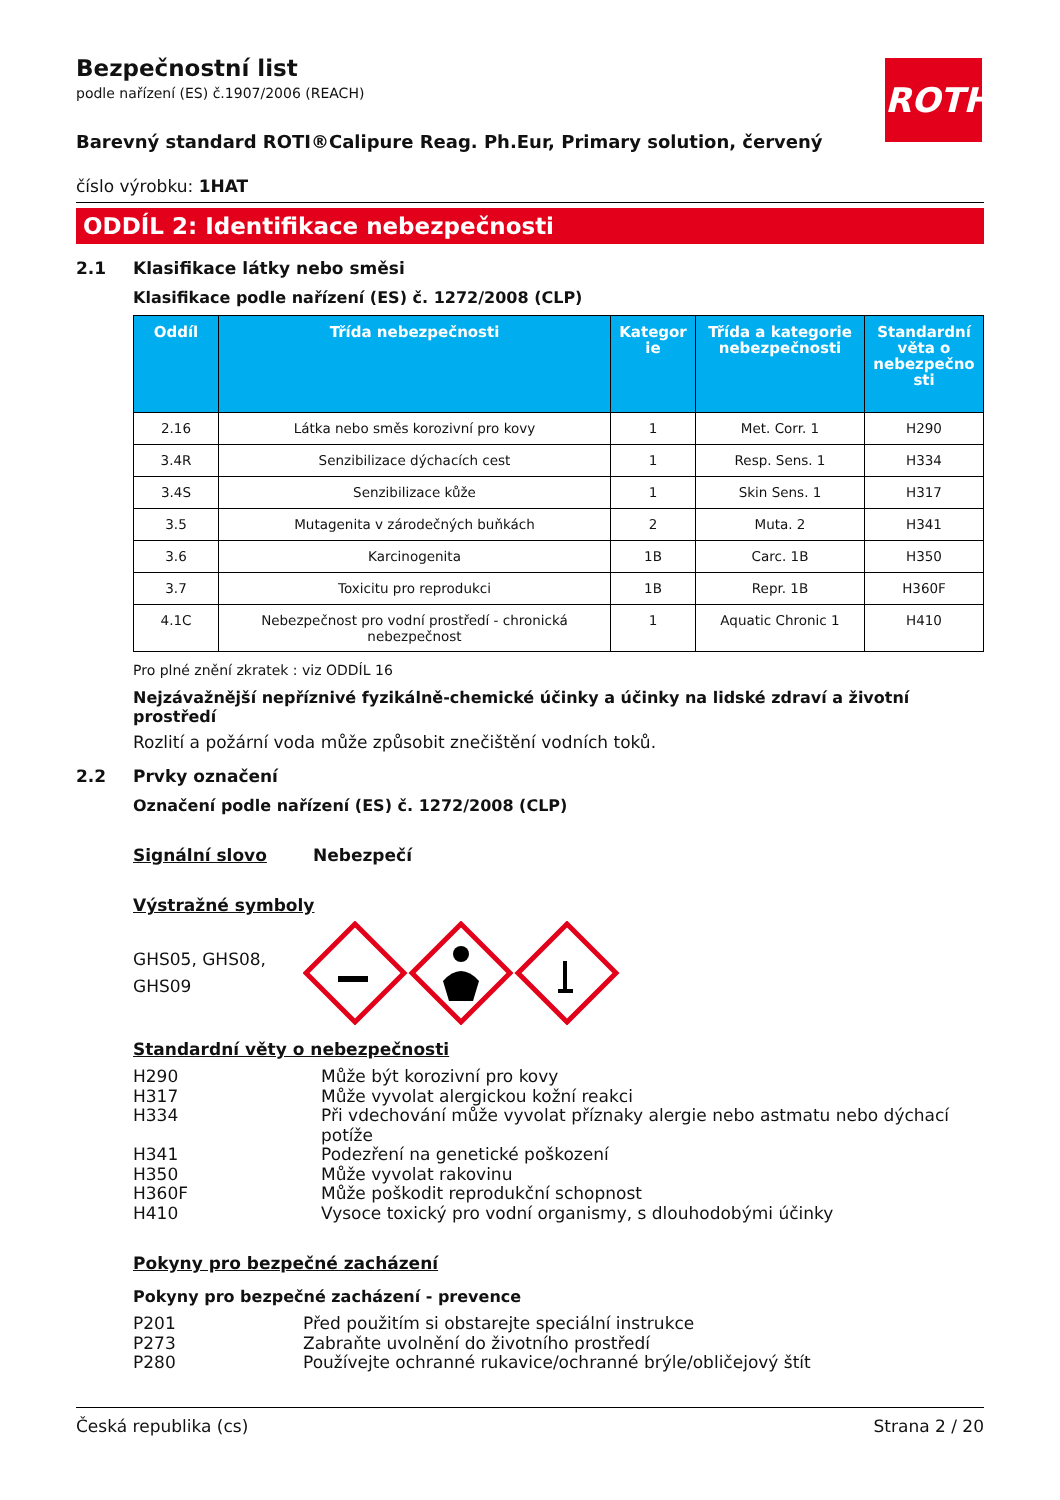ROTH
Bezpečnostní list
podle nařízení (ES) č.1907/2006 (REACH)
Barevný standard ROTI®Calipure Reag. Ph.Eur, Primary solution, červený
číslo výrobku: 1HAT
ODDÍL 2: Identifikace nebezpečnosti
2.1 Klasifikace látky nebo směsi
Klasifikace podle nařízení (ES) č. 1272/2008 (CLP)
| Oddíl | Třída nebezpečnosti | Kategor ie | Třída a kategorie nebezpečnosti | Standardní věta o nebezpečno sti |
| --- | --- | --- | --- | --- |
| 2.16 | Látka nebo směs korozivní pro kovy | 1 | Met. Corr. 1 | H290 |
| 3.4R | Senzibilizace dýchacích cest | 1 | Resp. Sens. 1 | H334 |
| 3.4S | Senzibilizace kůže | 1 | Skin Sens. 1 | H317 |
| 3.5 | Mutagenita v zárodečných buňkách | 2 | Muta. 2 | H341 |
| 3.6 | Karcinogenita | 1B | Carc. 1B | H350 |
| 3.7 | Toxicitu pro reprodukci | 1B | Repr. 1B | H360F |
| 4.1C | Nebezpečnost pro vodní prostředí - chronická nebezpečnost | 1 | Aquatic Chronic 1 | H410 |
Pro plné znění zkratek : viz ODDÍL 16
Nejzávažnější nepříznivé fyzikálně-chemické účinky a účinky na lidské zdraví a životní prostředí
Rozlití a požární voda může způsobit znečištění vodních toků.
2.2 Prvky označení
Označení podle nařízení (ES) č. 1272/2008 (CLP)
Signální slovo Nebezpečí
Výstražné symboly
GHS05, GHS08, GHS09
Standardní věty o nebezpečnosti
H290 Může být korozivní pro kovy
H317 Může vyvolat alergickou kožní reakci
H334 Při vdechování může vyvolat příznaky alergie nebo astmatu nebo dýchací potíže
H341 Podezření na genetické poškození
H350 Může vyvolat rakovinu
H360F Může poškodit reprodukční schopnost
H410 Vysoce toxický pro vodní organismy, s dlouhodobými účinky
Pokyny pro bezpečné zacházení
Pokyny pro bezpečné zacházení - prevence
P201 Před použitím si obstarejte speciální instrukce
P273 Zabraňte uvolnění do životního prostředí
P280 Používejte ochranné rukavice/ochranné brýle/obličejový štít
Česká republika (cs) Strana 2 / 20